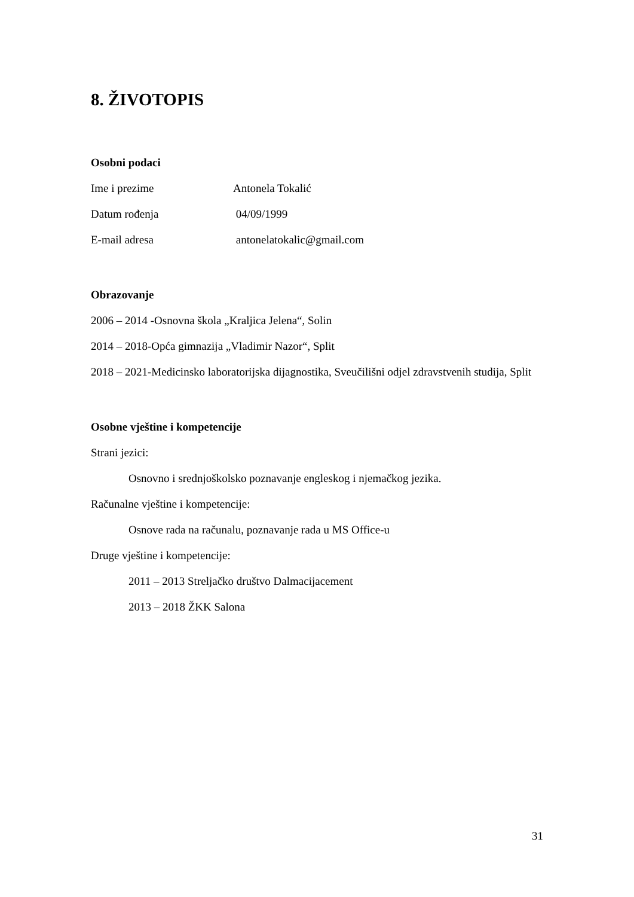8. ŽIVOTOPIS
Osobni podaci
Ime i prezime Antonela Tokalić
Datum rođenja 04/09/1999
E-mail adresa antonelatokalic@gmail.com
Obrazovanje
2006 – 2014 -Osnovna škola „Kraljica Jelena“, Solin
2014 – 2018-Opća gimnazija „Vladimir Nazor“, Split
2018 – 2021-Medicinsko laboratorijska dijagnostika, Sveučilišni odjel zdravstvenih studija, Split
Osobne vještine i kompetencije
Strani jezici:
Osnovno i srednjoškolsko poznavanje engleskog i njemačkog jezika.
Računalne vještine i kompetencije:
Osnove rada na računalu, poznavanje rada u MS Office-u
Druge vještine i kompetencije:
2011 – 2013 Streljačko društvo Dalmacijacement
2013 – 2018 ŽKK Salona
31